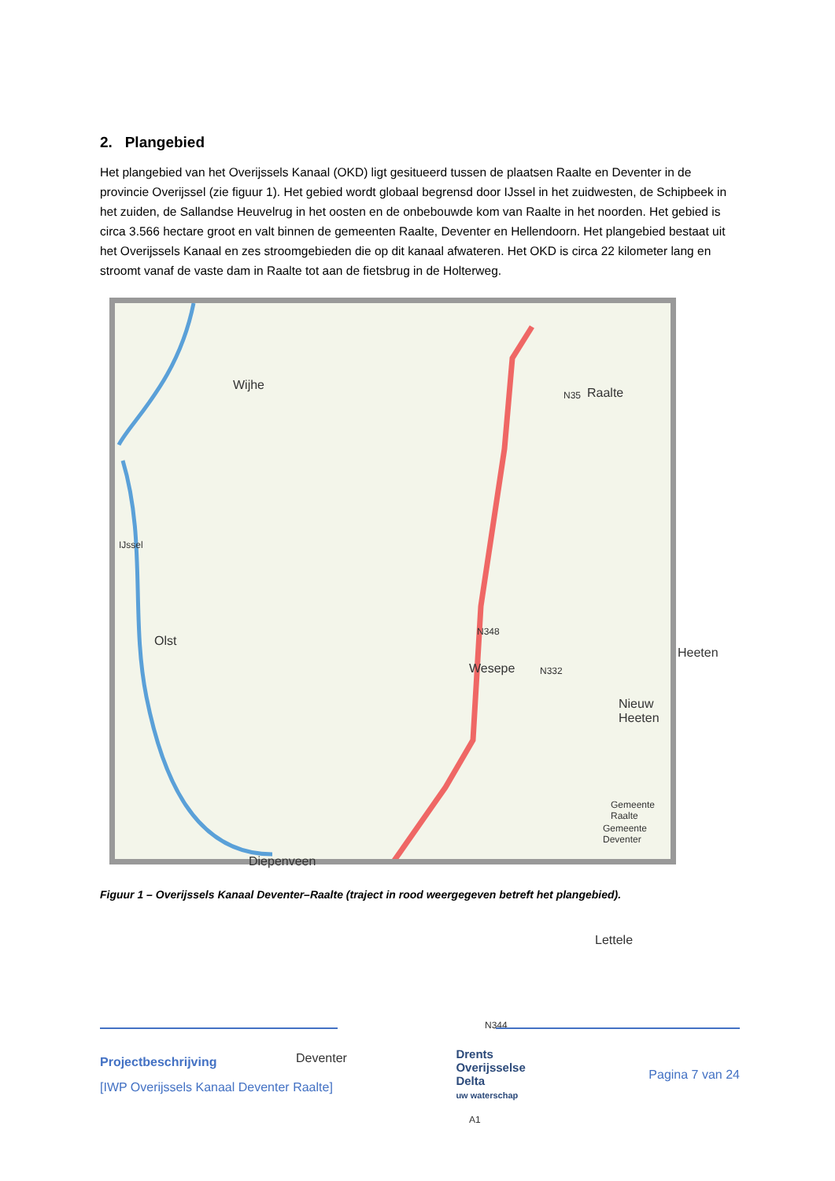2. Plangebied
Het plangebied van het Overijssels Kanaal (OKD) ligt gesitueerd tussen de plaatsen Raalte en Deventer in de provincie Overijssel (zie figuur 1). Het gebied wordt globaal begrensd door IJssel in het zuidwesten, de Schipbeek in het zuiden, de Sallandse Heuvelrug in het oosten en de onbebouwde kom van Raalte in het noorden. Het gebied is circa 3.566 hectare groot en valt binnen de gemeenten Raalte, Deventer en Hellendoorn. Het plangebied bestaat uit het Overijssels Kanaal en zes stroomgebieden die op dit kanaal afwateren. Het OKD is circa 22 kilometer lang en stroomt vanaf de vaste dam in Raalte tot aan de fietsbrug in de Holterweg.
Wijhe
Raalte
Olst
Wesepe
Heeten
Nieuw Heeten
Gemeente Raalte
Gemeente Deventer
Diepenveen
Lettele
Deventer
IJssel
N35
N332
N344
A1
N348
Figuur 1 – Overijssels Kanaal Deventer–Raalte (traject in rood weergegeven betreft het plangebied).
Projectbeschrijving
[IWP Overijssels Kanaal Deventer Raalte]
Drents
Overijsselse
Delta
uw waterschap
Pagina 7 van 24